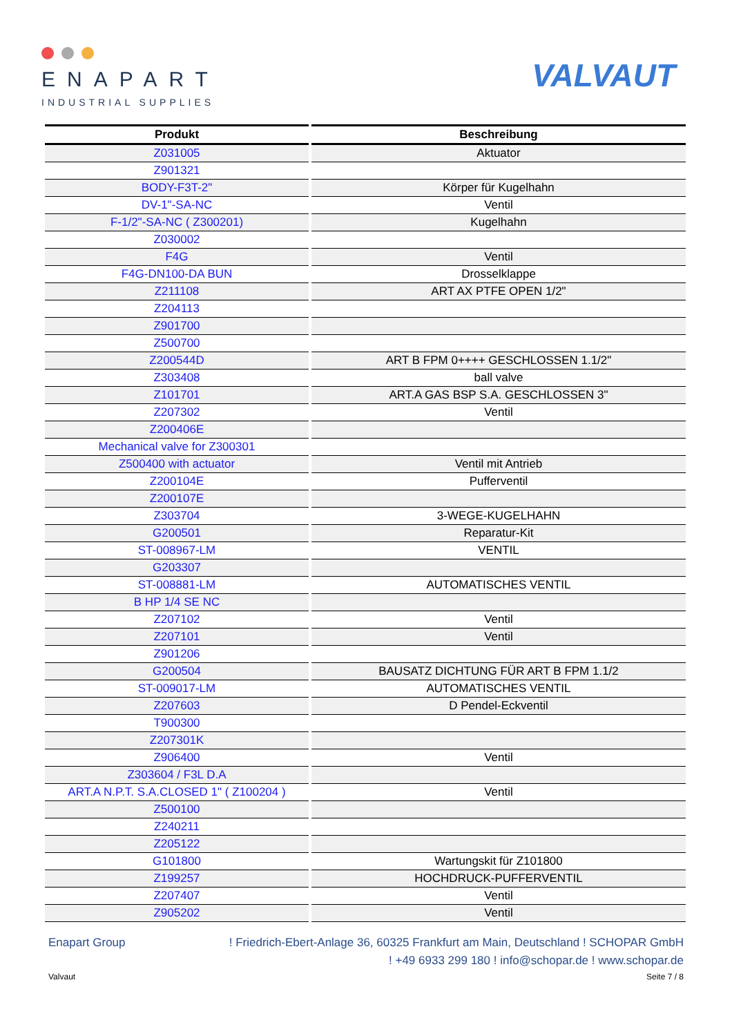ENAPART
INDUSTRIAL SUPPLIES
VALVAUT
| Produkt | Beschreibung |
| --- | --- |
| Z031005 | Aktuator |
| Z901321 | |
| BODY-F3T-2" | Körper für Kugelhahn |
| DV-1"-SA-NC | Ventil |
| F-1/2"-SA-NC ( Z300201) | Kugelhahn |
| Z030002 | |
| F4G | Ventil |
| F4G-DN100-DA BUN | Drosselklappe |
| Z211108 | ART AX PTFE OPEN 1/2" |
| Z204113 | |
| Z901700 | |
| Z500700 | |
| Z200544D | ART B FPM 0++++ GESCHLOSSEN 1.1/2" |
| Z303408 | ball valve |
| Z101701 | ART.A GAS BSP S.A. GESCHLOSSEN 3" |
| Z207302 | Ventil |
| Z200406E | |
| Mechanical valve for Z300301 | |
| Z500400 with actuator | Ventil mit Antrieb |
| Z200104E | Pufferventil |
| Z200107E | |
| Z303704 | 3-WEGE-KUGELHAHN |
| G200501 | Reparatur-Kit |
| ST-008967-LM | VENTIL |
| G203307 | |
| ST-008881-LM | AUTOMATISCHES VENTIL |
| B HP 1/4 SE NC | |
| Z207102 | Ventil |
| Z207101 | Ventil |
| Z901206 | |
| G200504 | BAUSATZ DICHTUNG FÜR ART B FPM 1.1/2 |
| ST-009017-LM | AUTOMATISCHES VENTIL |
| Z207603 | D Pendel-Eckventil |
| T900300 | |
| Z207301K | |
| Z906400 | Ventil |
| Z303604 / F3L D.A | |
| ART.A N.P.T. S.A.CLOSED 1" ( Z100204 ) | Ventil |
| Z500100 | |
| Z240211 | |
| Z205122 | |
| G101800 | Wartungskit für Z101800 |
| Z199257 | HOCHDRUCK-PUFFERVENTIL |
| Z207407 | Ventil |
| Z905202 | Ventil |
Enapart Group! Friedrich-Ebert-Anlage 36, 60325 Frankfurt am Main, Deutschland ! SCHOPAR GmbH
! +49 6933 299 180 ! info@schopar.de ! www.schopar.de
Valvaut Seite 7 / 8